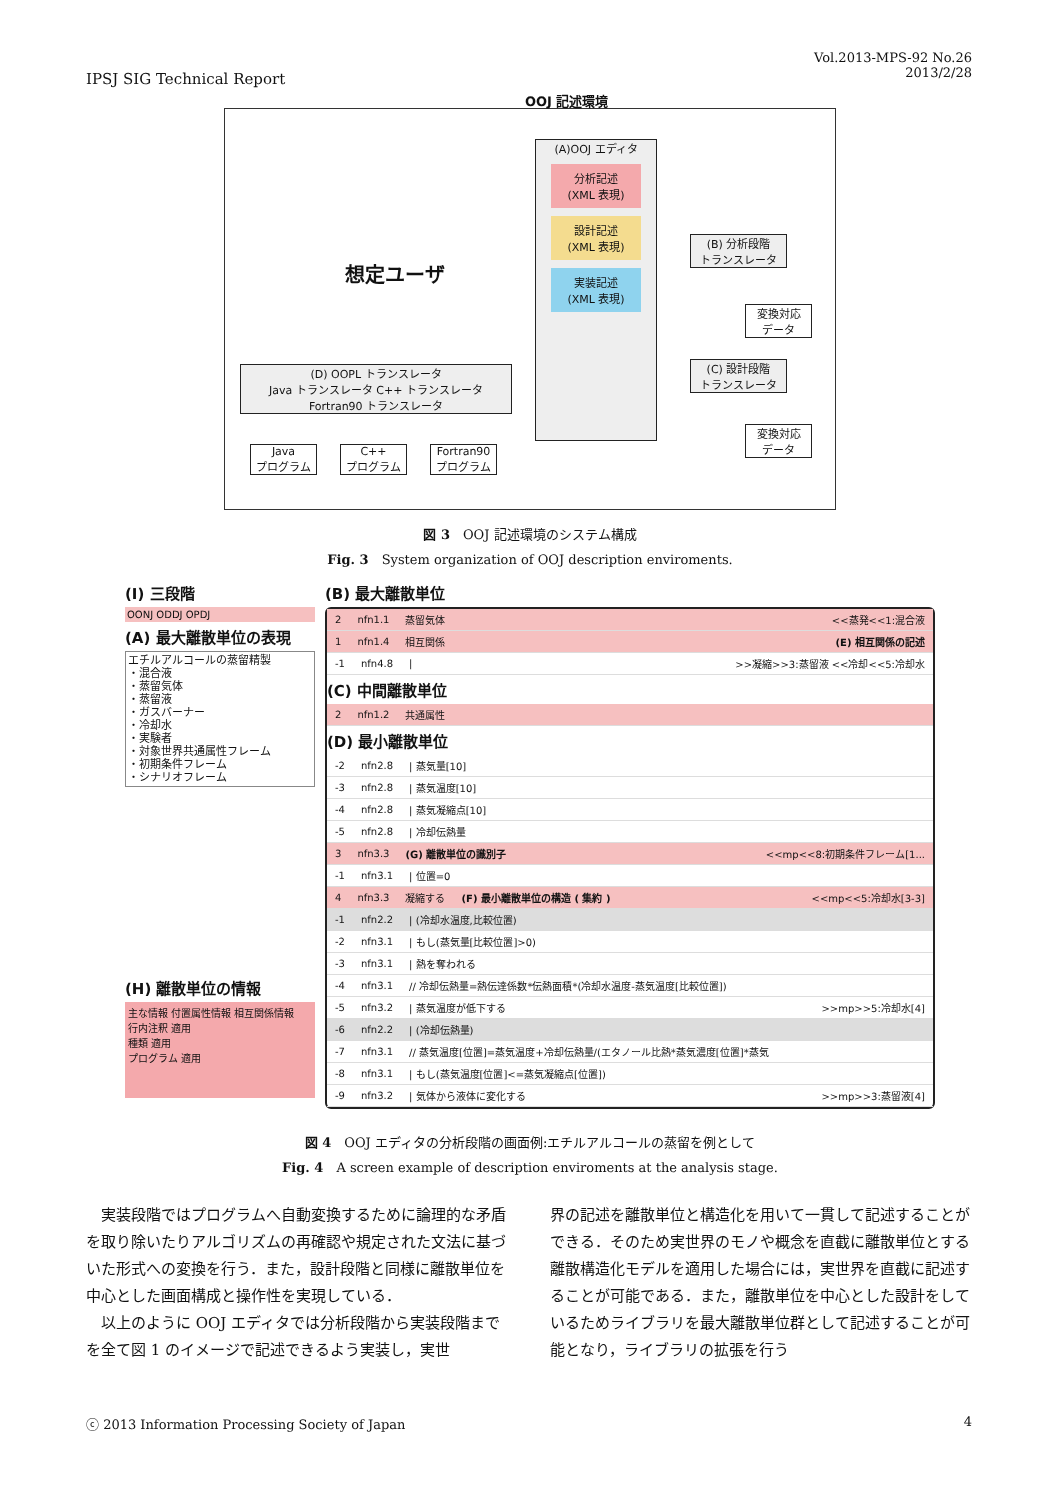IPSJ SIG Technical Report
Vol.2013-MPS-92 No.26
2013/2/28
OOJ 記述環境
想定ユーザ
(A)OOJ エディタ
分析記述
(XML 表現)
設計記述
(XML 表現)
実装記述
(XML 表現)
(B) 分析段階
トランスレータ
変換対応
データ
(C) 設計段階
トランスレータ
変換対応
データ
(D) OOPL トランスレータ
Java トランスレータ C++ トランスレータ Fortran90 トランスレータ
Java
プログラム
C++
プログラム
Fortran90
プログラム
図 3　OOJ 記述環境のシステム構成
Fig. 3　System organization of OOJ description enviroments.
(I) 三段階
OONJ ODDJ OPDJ
(A) 最大離散単位の表現
エチルアルコールの蒸留精製
・混合液
・蒸留気体
・蒸留液
・ガスバーナー
・冷却水
・実験者
・対象世界共通属性フレーム
・初期条件フレーム
・シナリオフレーム
(H) 離散単位の情報
主な情報 付置属性情報 相互関係情報
行内注釈 適用
種類 適用
プログラム 適用
(B) 最大離散単位
2 nfn1.1 蒸留気体 <<蒸発<<1:混合液
1 nfn1.4 相互関係 (E) 相互関係の記述
-1 nfn4.8 | >>凝縮>>3:蒸留液 <<冷却<<5:冷却水
(C) 中間離散単位
2 nfn1.2 共通属性
(D) 最小離散単位
-2 nfn2.8 | 蒸気量[10]
-3 nfn2.8 | 蒸気温度[10]
-4 nfn2.8 | 蒸気凝縮点[10]
-5 nfn2.8 | 冷却伝熱量
3 nfn3.3 (G) 離散単位の識別子 <<mp<<8:初期条件フレーム[1...
-1 nfn3.1 | 位置=0
4 nfn3.3 凝縮する (F) 最小離散単位の構造 ( 集約 ) <<mp<<5:冷却水[3-3]
-1 nfn2.2 | (冷却水温度,比較位置)
-2 nfn3.1 | もし(蒸気量[比較位置]>0)
-3 nfn3.1 | 熱を奪われる
-4 nfn3.1 // 冷却伝熱量=熱伝達係数*伝熱面積*(冷却水温度-蒸気温度[比較位置])
-5 nfn3.2 | 蒸気温度が低下する >>mp>>5:冷却水[4]
-6 nfn2.2 | (冷却伝熱量)
-7 nfn3.1 // 蒸気温度[位置]=蒸気温度+冷却伝熱量/(エタノール比熱*蒸気濃度[位置]*蒸気
-8 nfn3.1 | もし(蒸気温度[位置]<=蒸気凝縮点[位置])
-9 nfn3.2 | 気体から液体に変化する >>mp>>3:蒸留液[4]
図 4　OOJ エディタの分析段階の画面例:エチルアルコールの蒸留を例として
Fig. 4　A screen example of description enviroments at the analysis stage.
実装段階ではプログラムへ自動変換するために論理的な矛盾を取り除いたりアルゴリズムの再確認や規定された文法に基づいた形式への変換を行う．また，設計段階と同様に離散単位を中心とした画面構成と操作性を実現している．
以上のように OOJ エディタでは分析段階から実装段階までを全て図 1 のイメージで記述できるよう実装し，実世
界の記述を離散単位と構造化を用いて一貫して記述することができる．そのため実世界のモノや概念を直截に離散単位とする離散構造化モデルを適用した場合には，実世界を直截に記述することが可能である．また，離散単位を中心とした設計をしているためライブラリを最大離散単位群として記述することが可能となり，ライブラリの拡張を行う
ⓒ 2013 Information Processing Society of Japan
4